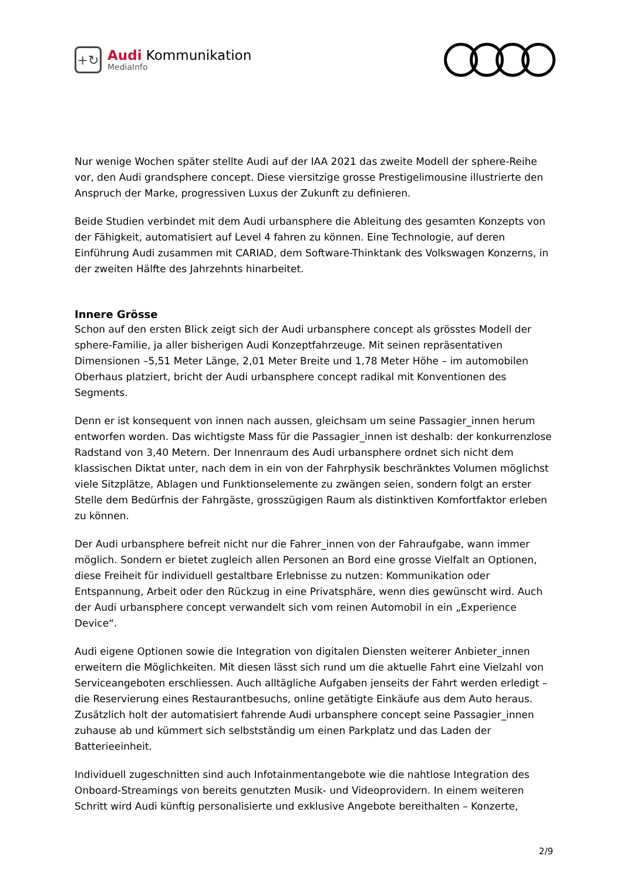+↻
Audi Kommunikation
MediaInfo
Nur wenige Wochen später stellte Audi auf der IAA 2021 das zweite Modell der sphere-Reihe vor, den Audi grandsphere concept. Diese viersitzige grosse Prestigelimousine illustrierte den Anspruch der Marke, progressiven Luxus der Zukunft zu definieren.
Beide Studien verbindet mit dem Audi urbansphere die Ableitung des gesamten Konzepts von der Fähigkeit, automatisiert auf Level 4 fahren zu können. Eine Technologie, auf deren Einführung Audi zusammen mit CARIAD, dem Software-Thinktank des Volkswagen Konzerns, in der zweiten Hälfte des Jahrzehnts hinarbeitet.
Innere Grösse
Schon auf den ersten Blick zeigt sich der Audi urbansphere concept als grösstes Modell der sphere-Familie, ja aller bisherigen Audi Konzeptfahrzeuge. Mit seinen repräsentativen Dimensionen –5,51 Meter Länge, 2,01 Meter Breite und 1,78 Meter Höhe – im automobilen Oberhaus platziert, bricht der Audi urbansphere concept radikal mit Konventionen des Segments.
Denn er ist konsequent von innen nach aussen, gleichsam um seine Passagier_innen herum entworfen worden. Das wichtigste Mass für die Passagier_innen ist deshalb: der konkurrenzlose Radstand von 3,40 Metern. Der Innenraum des Audi urbansphere ordnet sich nicht dem klassischen Diktat unter, nach dem in ein von der Fahrphysik beschränktes Volumen möglichst viele Sitzplätze, Ablagen und Funktionselemente zu zwängen seien, sondern folgt an erster Stelle dem Bedürfnis der Fahrgäste, grosszügigen Raum als distinktiven Komfortfaktor erleben zu können.
Der Audi urbansphere befreit nicht nur die Fahrer_innen von der Fahraufgabe, wann immer möglich. Sondern er bietet zugleich allen Personen an Bord eine grosse Vielfalt an Optionen, diese Freiheit für individuell gestaltbare Erlebnisse zu nutzen: Kommunikation oder Entspannung, Arbeit oder den Rückzug in eine Privatsphäre, wenn dies gewünscht wird. Auch der Audi urbansphere concept verwandelt sich vom reinen Automobil in ein „Experience Device“.
Audi eigene Optionen sowie die Integration von digitalen Diensten weiterer Anbieter_innen erweitern die Möglichkeiten. Mit diesen lässt sich rund um die aktuelle Fahrt eine Vielzahl von Serviceangeboten erschliessen. Auch alltägliche Aufgaben jenseits der Fahrt werden erledigt – die Reservierung eines Restaurantbesuchs, online getätigte Einkäufe aus dem Auto heraus. Zusätzlich holt der automatisiert fahrende Audi urbansphere concept seine Passagier_innen zuhause ab und kümmert sich selbstständig um einen Parkplatz und das Laden der Batterieeinheit.
Individuell zugeschnitten sind auch Infotainmentangebote wie die nahtlose Integration des Onboard-Streamings von bereits genutzten Musik- und Videoprovidern. In einem weiteren Schritt wird Audi künftig personalisierte und exklusive Angebote bereithalten – Konzerte,
2/9